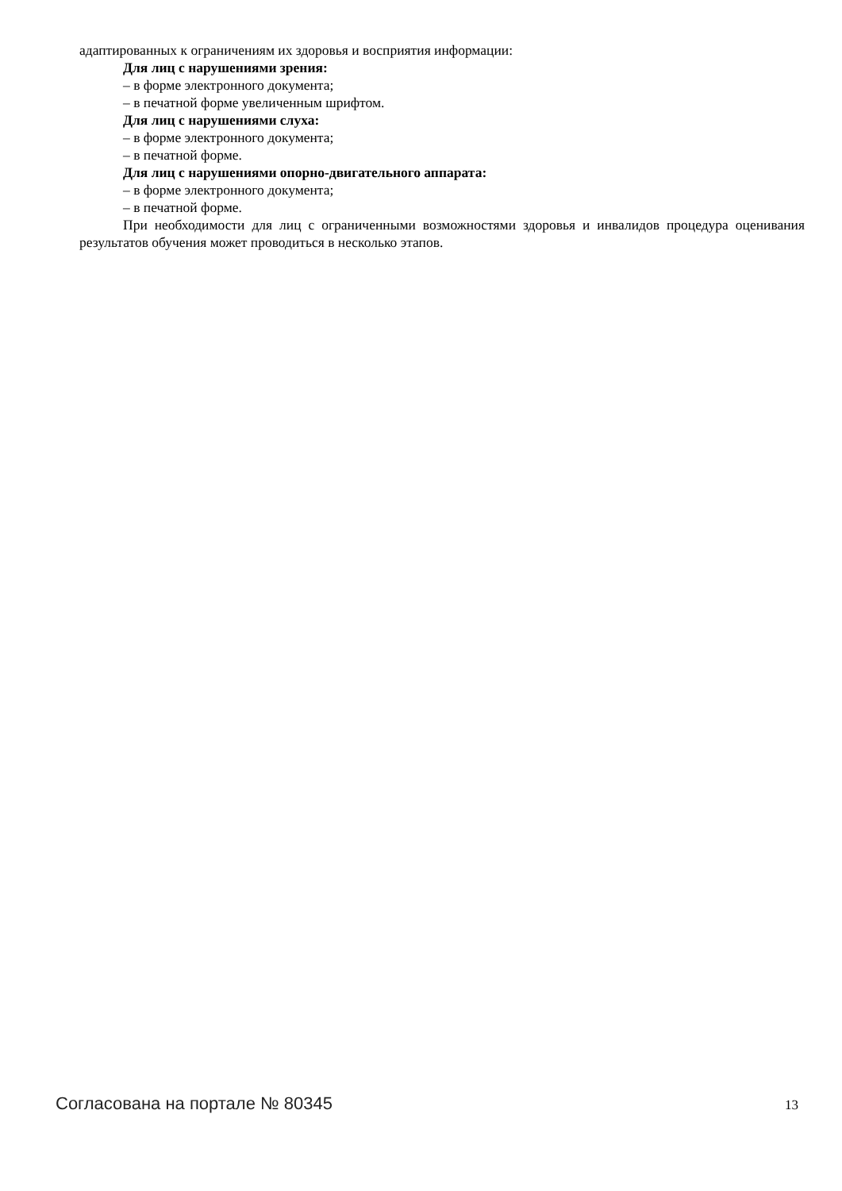адаптированных к ограничениям их здоровья и восприятия информации:
Для лиц с нарушениями зрения:
– в форме электронного документа;
– в печатной форме увеличенным шрифтом.
Для лиц с нарушениями слуха:
– в форме электронного документа;
– в печатной форме.
Для лиц с нарушениями опорно-двигательного аппарата:
– в форме электронного документа;
– в печатной форме.
При необходимости для лиц с ограниченными возможностями здоровья и инвалидов процедура оценивания результатов обучения может проводиться в несколько этапов.
Согласована на портале № 80345 13